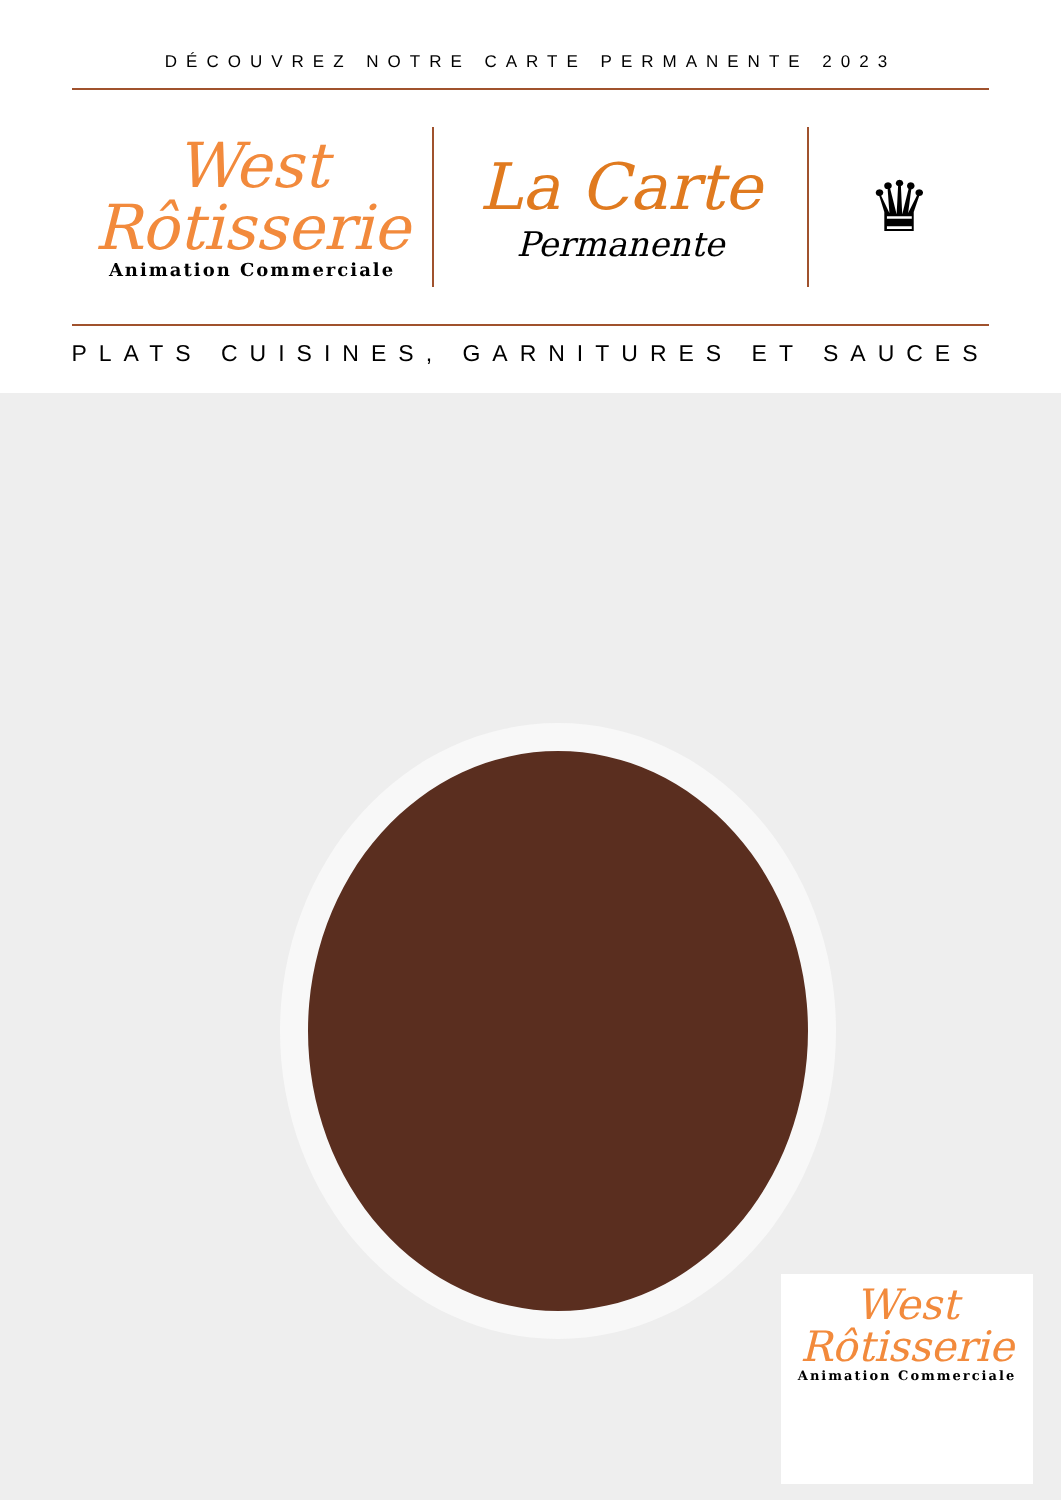DÉCOUVREZ NOTRE CARTE PERMANENTE 2023
West
Rôtisserie
Animation Commerciale
La Carte
Permanente
♛
PLATS CUISINES, GARNITURES ET SAUCES
West
Rôtisserie
Animation Commerciale